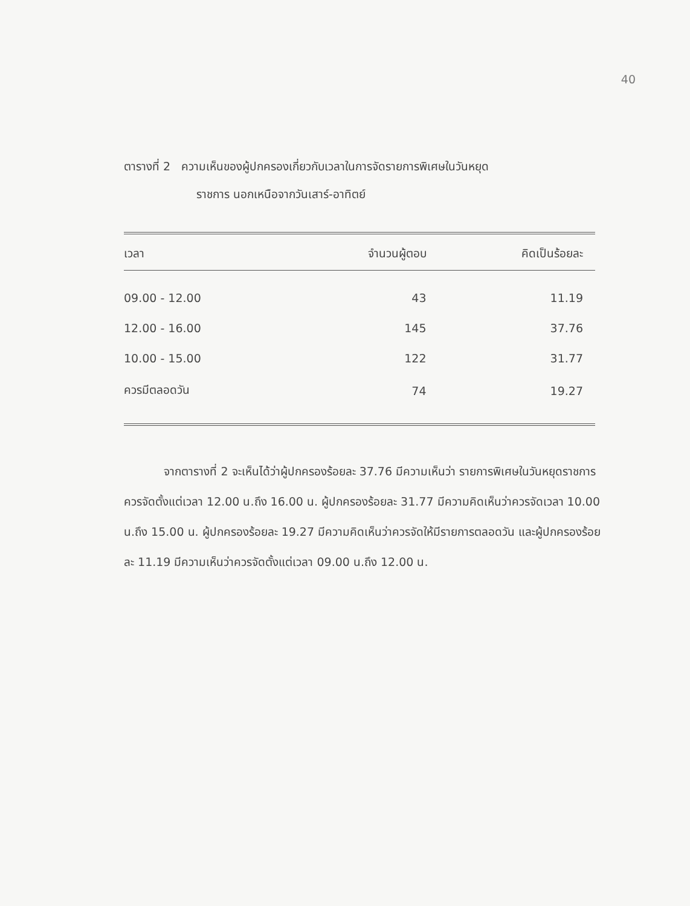40
ตารางที่ 2 ความเห็นของผู้ปกครองเกี่ยวกับเวลาในการจัดรายการพิเศษในวันหยุด
ราชการ นอกเหนือจากวันเสาร์-อาทิตย์
| เวลา | จำนวนผู้ตอบ | คิดเป็นร้อยละ |
| --- | --- | --- |
| 09.00 - 12.00 | 43 | 11.19 |
| 12.00 - 16.00 | 145 | 37.76 |
| 10.00 - 15.00 | 122 | 31.77 |
| ควรมีตลอดวัน | 74 | 19.27 |
จากตารางที่ 2 จะเห็นได้ว่าผู้ปกครองร้อยละ 37.76 มีความเห็นว่า รายการพิเศษในวันหยุดราชการควรจัดตั้งแต่เวลา 12.00 น.ถึง 16.00 น. ผู้ปกครองร้อยละ 31.77 มีความคิดเห็นว่าควรจัดเวลา 10.00 น.ถึง 15.00 น. ผู้ปกครองร้อยละ 19.27 มีความคิดเห็นว่าควรจัดให้มีรายการตลอดวัน และผู้ปกครองร้อยละ 11.19 มีความเห็นว่าควรจัดตั้งแต่เวลา 09.00 น.ถึง 12.00 น.